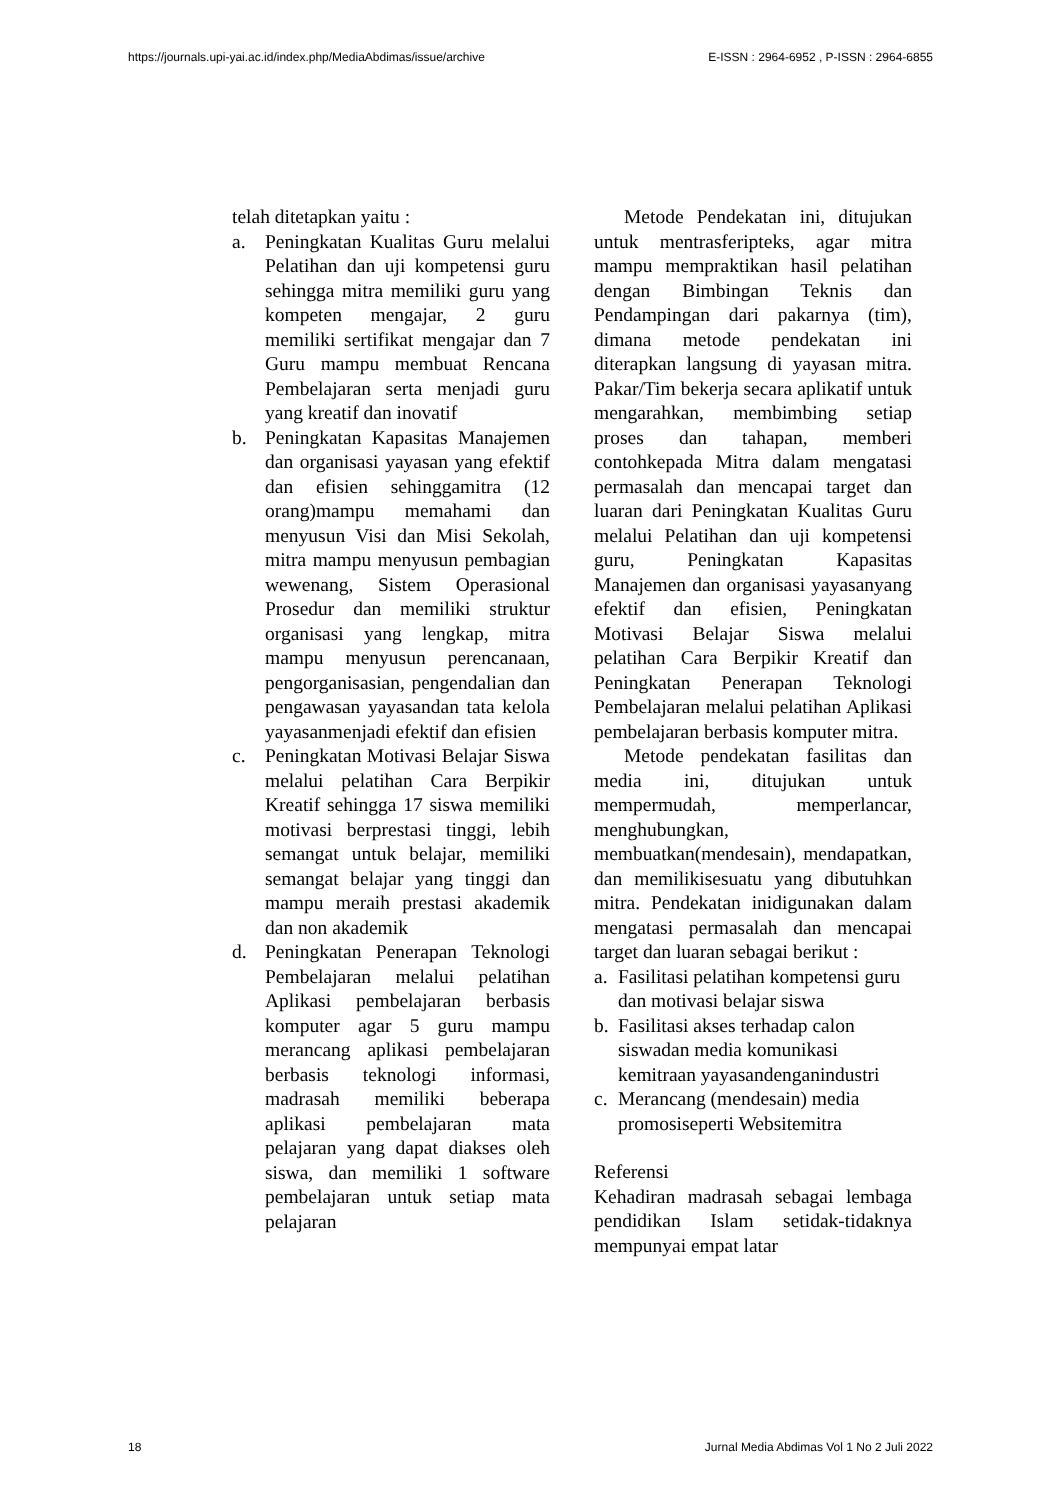https://journals.upi-yai.ac.id/index.php/MediaAbdimas/issue/archive E-ISSN : 2964-6952 , P-ISSN : 2964-6855
telah ditetapkan yaitu :
a. Peningkatan Kualitas Guru melalui Pelatihan dan uji kompetensi guru sehingga mitra memiliki guru yang kompeten mengajar, 2 guru memiliki sertifikat mengajar dan 7 Guru mampu membuat Rencana Pembelajaran serta menjadi guru yang kreatif dan inovatif
b. Peningkatan Kapasitas Manajemen dan organisasi yayasan yang efektif dan efisien sehinggamitra (12 orang)mampu memahami dan menyusun Visi dan Misi Sekolah, mitra mampu menyusun pembagian wewenang, Sistem Operasional Prosedur dan memiliki struktur organisasi yang lengkap, mitra mampu menyusun perencanaan, pengorganisasian, pengendalian dan pengawasan yayasandan tata kelola yayasanmenjadi efektif dan efisien
c. Peningkatan Motivasi Belajar Siswa melalui pelatihan Cara Berpikir Kreatif sehingga 17 siswa memiliki motivasi berprestasi tinggi, lebih semangat untuk belajar, memiliki semangat belajar yang tinggi dan mampu meraih prestasi akademik dan non akademik
d. Peningkatan Penerapan Teknologi Pembelajaran melalui pelatihan Aplikasi pembelajaran berbasis komputer agar 5 guru mampu merancang aplikasi pembelajaran berbasis teknologi informasi, madrasah memiliki beberapa aplikasi pembelajaran mata pelajaran yang dapat diakses oleh siswa, dan memiliki 1 software pembelajaran untuk setiap mata pelajaran
Metode Pendekatan ini, ditujukan untuk mentrasferipteks, agar mitra mampu mempraktikan hasil pelatihan dengan Bimbingan Teknis dan Pendampingan dari pakarnya (tim), dimana metode pendekatan ini diterapkan langsung di yayasan mitra. Pakar/Tim bekerja secara aplikatif untuk mengarahkan, membimbing setiap proses dan tahapan, memberi contohkepada Mitra dalam mengatasi permasalah dan mencapai target dan luaran dari Peningkatan Kualitas Guru melalui Pelatihan dan uji kompetensi guru, Peningkatan Kapasitas Manajemen dan organisasi yayasanyang efektif dan efisien, Peningkatan Motivasi Belajar Siswa melalui pelatihan Cara Berpikir Kreatif dan Peningkatan Penerapan Teknologi Pembelajaran melalui pelatihan Aplikasi pembelajaran berbasis komputer mitra.
Metode pendekatan fasilitas dan media ini, ditujukan untuk mempermudah, memperlancar, menghubungkan, membuatkan(mendesain), mendapatkan, dan memilikisesuatu yang dibutuhkan mitra. Pendekatan inidigunakan dalam mengatasi permasalah dan mencapai target dan luaran sebagai berikut :
a. Fasilitasi pelatihan kompetensi guru dan motivasi belajar siswa
b. Fasilitasi akses terhadap calon siswadan media komunikasi kemitraan yayasandenganindustri
c. Merancang (mendesain) media promosiseperti Websitemitra
Referensi
Kehadiran madrasah sebagai lembaga pendidikan Islam setidak-tidaknya mempunyai empat latar
18 Jurnal Media Abdimas Vol 1 No 2 Juli 2022